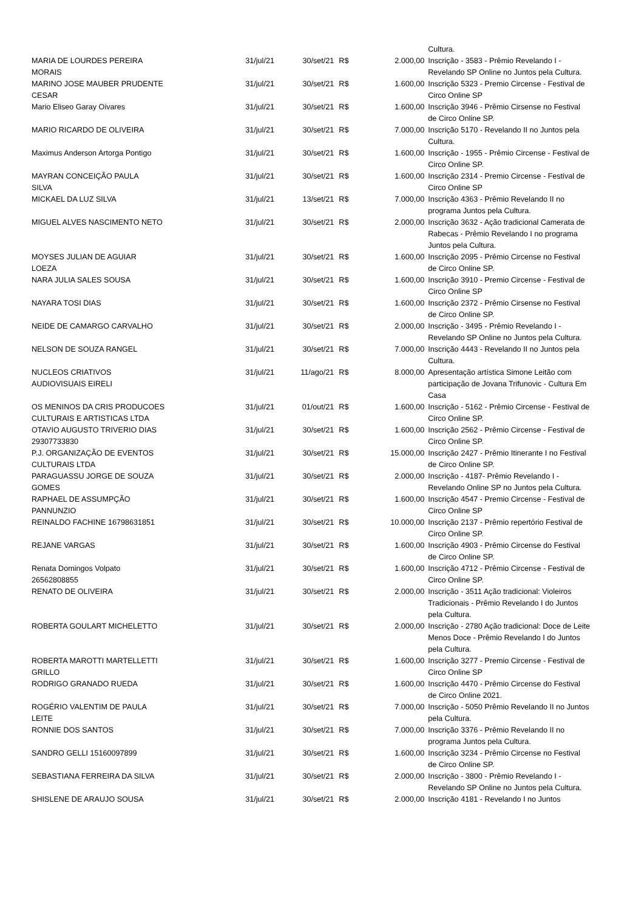| | | | | | Cultura. |
| MARIA DE LOURDES PEREIRA MORAIS | 31/jul/21 | 30/set/21 | R$ | 2.000,00 | Inscrição - 3583 - Prêmio Revelando I - Revelando SP Online no Juntos pela Cultura. |
| MARINO JOSE MAUBER PRUDENTE CESAR | 31/jul/21 | 30/set/21 | R$ | 1.600,00 | Inscrição 5323 - Premio Circense - Festival de Circo Online SP |
| Mario Eliseo Garay Oivares | 31/jul/21 | 30/set/21 | R$ | 1.600,00 | Inscrição 3946 - Prêmio Cirsense no Festival de Circo Online SP. |
| MARIO RICARDO DE OLIVEIRA | 31/jul/21 | 30/set/21 | R$ | 7.000,00 | Inscrição 5170 - Revelando II no Juntos pela Cultura. |
| Maximus Anderson Artorga Pontigo | 31/jul/21 | 30/set/21 | R$ | 1.600,00 | Inscrição - 1955 - Prêmio Circense - Festival de Circo Online SP. |
| MAYRAN CONCEIÇÃO PAULA SILVA | 31/jul/21 | 30/set/21 | R$ | 1.600,00 | Inscrição 2314 - Premio Circense - Festival de Circo Online SP |
| MICKAEL DA LUZ SILVA | 31/jul/21 | 13/set/21 | R$ | 7.000,00 | Inscrição 4363 - Prêmio Revelando II no programa Juntos pela Cultura. |
| MIGUEL ALVES NASCIMENTO NETO | 31/jul/21 | 30/set/21 | R$ | 2.000,00 | Inscrição 3632 - Ação tradicional Camerata de Rabecas - Prêmio Revelando I no programa Juntos pela Cultura. |
| MOYSES JULIAN DE AGUIAR LOEZA | 31/jul/21 | 30/set/21 | R$ | 1.600,00 | Inscrição 2095 - Prêmio Circense no Festival de Circo Online SP. |
| NARA JULIA SALES SOUSA | 31/jul/21 | 30/set/21 | R$ | 1.600,00 | Inscrição 3910 - Premio Circense - Festival de Circo Online SP |
| NAYARA TOSI DIAS | 31/jul/21 | 30/set/21 | R$ | 1.600,00 | Inscrição 2372 - Prêmio Cirsense no Festival de Circo Online SP. |
| NEIDE DE CAMARGO CARVALHO | 31/jul/21 | 30/set/21 | R$ | 2.000,00 | Inscrição - 3495 - Prêmio Revelando I - Revelando SP Online no Juntos pela Cultura. |
| NELSON DE SOUZA RANGEL | 31/jul/21 | 30/set/21 | R$ | 7.000,00 | Inscrição 4443 - Revelando II no Juntos pela Cultura. |
| NUCLEOS CRIATIVOS AUDIOVISUAIS EIRELI | 31/jul/21 | 11/ago/21 | R$ | 8.000,00 | Apresentação artística Simone Leitão com participação de Jovana Trifunovic - Cultura Em Casa |
| OS MENINOS DA CRIS PRODUCOES CULTURAIS E ARTISTICAS LTDA | 31/jul/21 | 01/out/21 | R$ | 1.600,00 | Inscrição - 5162 - Prêmio Circense - Festival de Circo Online SP. |
| OTAVIO AUGUSTO TRIVERIO DIAS 29307733830 | 31/jul/21 | 30/set/21 | R$ | 1.600,00 | Inscrição 2562 - Prêmio Circense - Festival de Circo Online SP. |
| P.J. ORGANIZAÇÃO DE EVENTOS CULTURAIS LTDA | 31/jul/21 | 30/set/21 | R$ | 15.000,00 | Inscrição 2427 - Prêmio Itinerante I no Festival de Circo Online SP. |
| PARAGUASSU JORGE DE SOUZA GOMES | 31/jul/21 | 30/set/21 | R$ | 2.000,00 | Inscrição - 4187- Prêmio Revelando I - Revelando Online SP no Juntos pela Cultura. |
| RAPHAEL DE ASSUMPÇÃO PANNUNZIO | 31/jul/21 | 30/set/21 | R$ | 1.600,00 | Inscrição 4547 - Premio Circense - Festival de Circo Online SP |
| REINALDO FACHINE 16798631851 | 31/jul/21 | 30/set/21 | R$ | 10.000,00 | Inscrição 2137 - Prêmio repertório Festival de Circo Online SP. |
| REJANE VARGAS | 31/jul/21 | 30/set/21 | R$ | 1.600,00 | Inscrição 4903 - Prêmio Circense do Festival de Circo Online SP. |
| Renata Domingos Volpato 26562808855 | 31/jul/21 | 30/set/21 | R$ | 1.600,00 | Inscrição 4712 - Prêmio Circense - Festival de Circo Online SP. |
| RENATO DE OLIVEIRA | 31/jul/21 | 30/set/21 | R$ | 2.000,00 | Inscrição - 3511 Ação tradicional: Violeiros Tradicionais - Prêmio Revelando I do Juntos pela Cultura. |
| ROBERTA GOULART MICHELETTO | 31/jul/21 | 30/set/21 | R$ | 2.000,00 | Inscrição - 2780 Ação tradicional: Doce de Leite Menos Doce - Prêmio Revelando I do Juntos pela Cultura. |
| ROBERTA MAROTTI MARTELLETTI GRILLO | 31/jul/21 | 30/set/21 | R$ | 1.600,00 | Inscrição 3277 - Premio Circense - Festival de Circo Online SP |
| RODRIGO GRANADO RUEDA | 31/jul/21 | 30/set/21 | R$ | 1.600,00 | Inscrição 4470 - Prêmio Circense do Festival de Circo Online 2021. |
| ROGÉRIO VALENTIM DE PAULA LEITE | 31/jul/21 | 30/set/21 | R$ | 7.000,00 | Inscrição - 5050 Prêmio Revelando II no Juntos pela Cultura. |
| RONNIE DOS SANTOS | 31/jul/21 | 30/set/21 | R$ | 7.000,00 | Inscrição 3376 - Prêmio Revelando II no programa Juntos pela Cultura. |
| SANDRO GELLI 15160097899 | 31/jul/21 | 30/set/21 | R$ | 1.600,00 | Inscrição 3234 - Prêmio Circense no Festival de Circo Online SP. |
| SEBASTIANA FERREIRA DA SILVA | 31/jul/21 | 30/set/21 | R$ | 2.000,00 | Inscrição - 3800 - Prêmio Revelando I - Revelando SP Online no Juntos pela Cultura. |
| SHISLENE DE ARAUJO SOUSA | 31/jul/21 | 30/set/21 | R$ | 2.000,00 | Inscrição 4181 - Revelando I no Juntos |